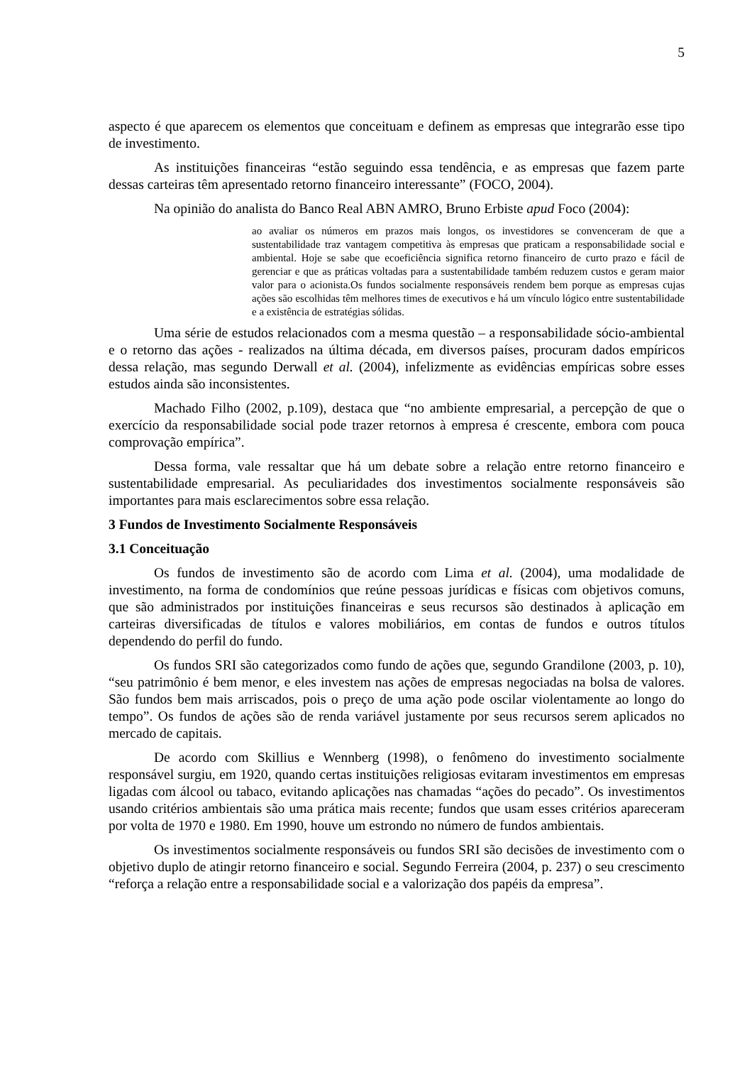5
aspecto é que aparecem os elementos que conceituam e definem as empresas que integrarão esse tipo de investimento.
As instituições financeiras “estão seguindo essa tendência, e as empresas que fazem parte dessas carteiras têm apresentado retorno financeiro interessante” (FOCO, 2004).
Na opinião do analista do Banco Real ABN AMRO, Bruno Erbiste apud Foco (2004):
ao avaliar os números em prazos mais longos, os investidores se convenceram de que a sustentabilidade traz vantagem competitiva às empresas que praticam a responsabilidade social e ambiental. Hoje se sabe que ecoeficiência significa retorno financeiro de curto prazo e fácil de gerenciar e que as práticas voltadas para a sustentabilidade também reduzem custos e geram maior valor para o acionista.Os fundos socialmente responsáveis rendem bem porque as empresas cujas ações são escolhidas têm melhores times de executivos e há um vínculo lógico entre sustentabilidade e a existência de estratégias sólidas.
Uma série de estudos relacionados com a mesma questão – a responsabilidade sócio-ambiental e o retorno das ações - realizados na última década, em diversos países, procuram dados empíricos dessa relação, mas segundo Derwall et al. (2004), infelizmente as evidências empíricas sobre esses estudos ainda são inconsistentes.
Machado Filho (2002, p.109), destaca que “no ambiente empresarial, a percepção de que o exercício da responsabilidade social pode trazer retornos à empresa é crescente, embora com pouca comprovação empírica”.
Dessa forma, vale ressaltar que há um debate sobre a relação entre retorno financeiro e sustentabilidade empresarial. As peculiaridades dos investimentos socialmente responsáveis são importantes para mais esclarecimentos sobre essa relação.
3 Fundos de Investimento Socialmente Responsáveis
3.1 Conceituação
Os fundos de investimento são de acordo com Lima et al. (2004), uma modalidade de investimento, na forma de condomínios que reúne pessoas jurídicas e físicas com objetivos comuns, que são administrados por instituições financeiras e seus recursos são destinados à aplicação em carteiras diversificadas de títulos e valores mobiliários, em contas de fundos e outros títulos dependendo do perfil do fundo.
Os fundos SRI são categorizados como fundo de ações que, segundo Grandilone (2003, p. 10), “seu patrimônio é bem menor, e eles investem nas ações de empresas negociadas na bolsa de valores. São fundos bem mais arriscados, pois o preço de uma ação pode oscilar violentamente ao longo do tempo”. Os fundos de ações são de renda variável justamente por seus recursos serem aplicados no mercado de capitais.
De acordo com Skillius e Wennberg (1998), o fenômeno do investimento socialmente responsável surgiu, em 1920, quando certas instituições religiosas evitaram investimentos em empresas ligadas com álcool ou tabaco, evitando aplicações nas chamadas “ações do pecado”. Os investimentos usando critérios ambientais são uma prática mais recente; fundos que usam esses critérios apareceram por volta de 1970 e 1980. Em 1990, houve um estrondo no número de fundos ambientais.
Os investimentos socialmente responsáveis ou fundos SRI são decisões de investimento com o objetivo duplo de atingir retorno financeiro e social. Segundo Ferreira (2004, p. 237) o seu crescimento “reforça a relação entre a responsabilidade social e a valorização dos papéis da empresa”.